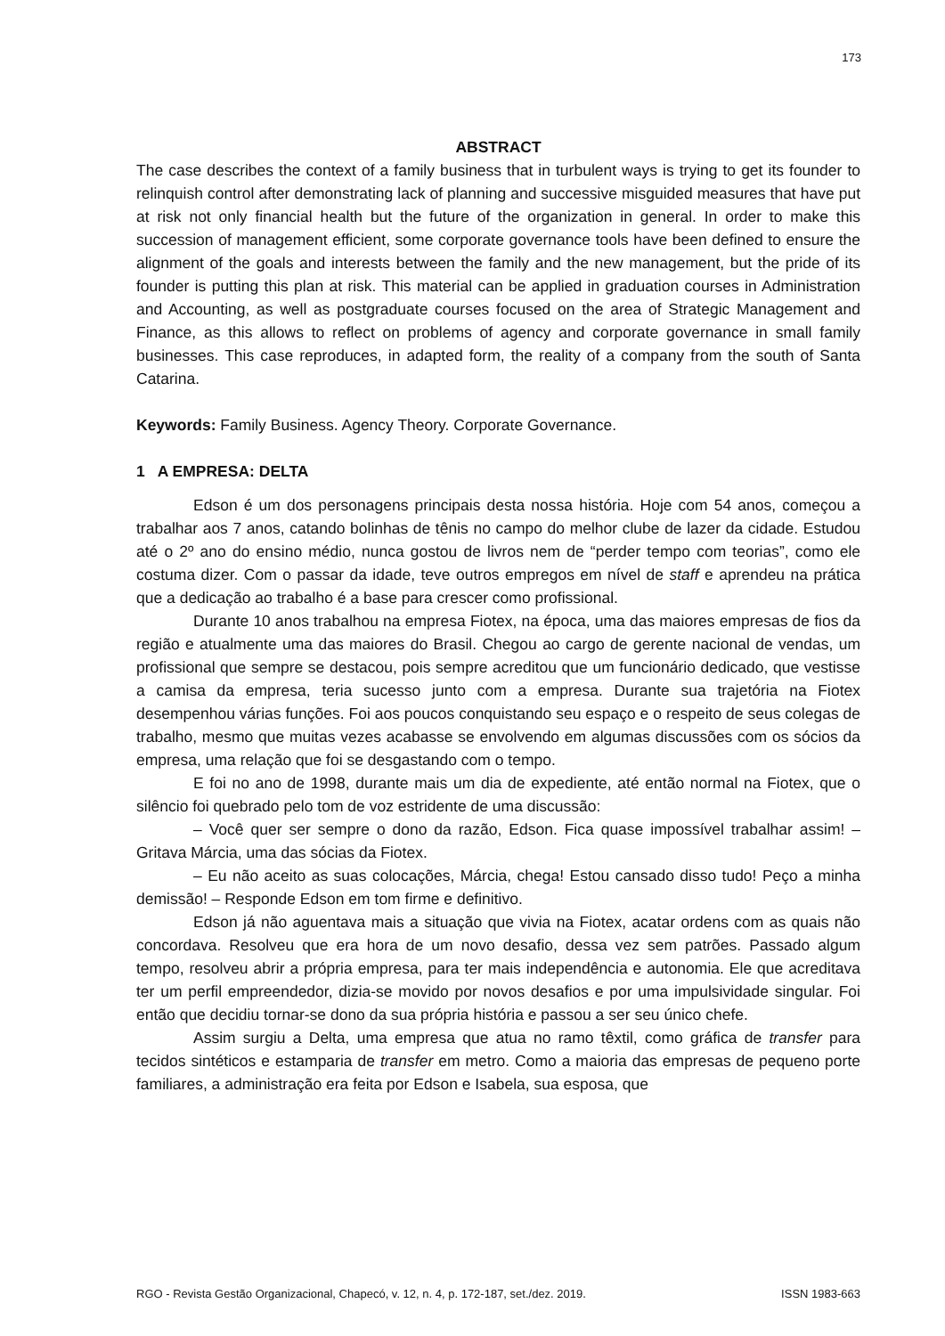173
ABSTRACT
The case describes the context of a family business that in turbulent ways is trying to get its founder to relinquish control after demonstrating lack of planning and successive misguided measures that have put at risk not only financial health but the future of the organization in general. In order to make this succession of management efficient, some corporate governance tools have been defined to ensure the alignment of the goals and interests between the family and the new management, but the pride of its founder is putting this plan at risk. This material can be applied in graduation courses in Administration and Accounting, as well as postgraduate courses focused on the area of Strategic Management and Finance, as this allows to reflect on problems of agency and corporate governance in small family businesses. This case reproduces, in adapted form, the reality of a company from the south of Santa Catarina.
Keywords: Family Business. Agency Theory. Corporate Governance.
1 A EMPRESA: DELTA
Edson é um dos personagens principais desta nossa história. Hoje com 54 anos, começou a trabalhar aos 7 anos, catando bolinhas de tênis no campo do melhor clube de lazer da cidade. Estudou até o 2º ano do ensino médio, nunca gostou de livros nem de “perder tempo com teorias”, como ele costuma dizer. Com o passar da idade, teve outros empregos em nível de staff e aprendeu na prática que a dedicação ao trabalho é a base para crescer como profissional.
Durante 10 anos trabalhou na empresa Fiotex, na época, uma das maiores empresas de fios da região e atualmente uma das maiores do Brasil. Chegou ao cargo de gerente nacional de vendas, um profissional que sempre se destacou, pois sempre acreditou que um funcionário dedicado, que vestisse a camisa da empresa, teria sucesso junto com a empresa. Durante sua trajetória na Fiotex desempenhou várias funções. Foi aos poucos conquistando seu espaço e o respeito de seus colegas de trabalho, mesmo que muitas vezes acabasse se envolvendo em algumas discussões com os sócios da empresa, uma relação que foi se desgastando com o tempo.
E foi no ano de 1998, durante mais um dia de expediente, até então normal na Fiotex, que o silêncio foi quebrado pelo tom de voz estridente de uma discussão:
– Você quer ser sempre o dono da razão, Edson. Fica quase impossível trabalhar assim! – Gritava Márcia, uma das sócias da Fiotex.
– Eu não aceito as suas colocações, Márcia, chega! Estou cansado disso tudo! Peço a minha demissão! – Responde Edson em tom firme e definitivo.
Edson já não aguentava mais a situação que vivia na Fiotex, acatar ordens com as quais não concordava. Resolveu que era hora de um novo desafio, dessa vez sem patrões. Passado algum tempo, resolveu abrir a própria empresa, para ter mais independência e autonomia. Ele que acreditava ter um perfil empreendedor, dizia-se movido por novos desafios e por uma impulsividade singular. Foi então que decidiu tornar-se dono da sua própria história e passou a ser seu único chefe.
Assim surgiu a Delta, uma empresa que atua no ramo têxtil, como gráfica de transfer para tecidos sintéticos e estamparia de transfer em metro. Como a maioria das empresas de pequeno porte familiares, a administração era feita por Edson e Isabela, sua esposa, que
RGO - Revista Gestão Organizacional, Chapecó, v. 12, n. 4, p. 172-187, set./dez. 2019. ISSN 1983-663